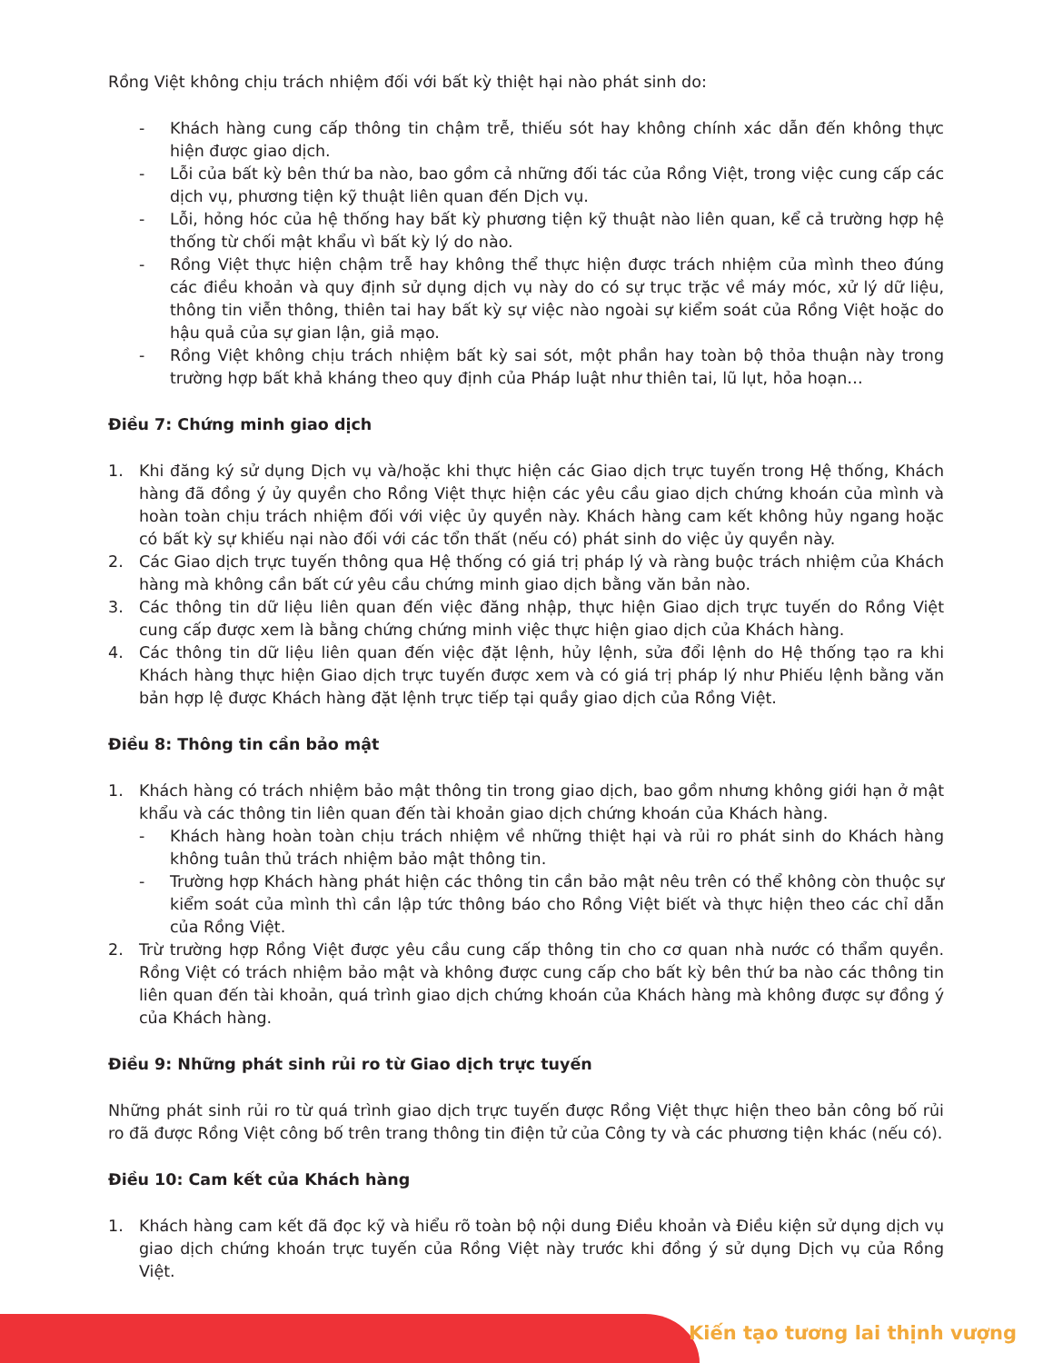Rồng Việt không chịu trách nhiệm đối với bất kỳ thiệt hại nào phát sinh do:
- Khách hàng cung cấp thông tin chậm trễ, thiếu sót hay không chính xác dẫn đến không thực hiện được giao dịch.
- Lỗi của bất kỳ bên thứ ba nào, bao gồm cả những đối tác của Rồng Việt, trong việc cung cấp các dịch vụ, phương tiện kỹ thuật liên quan đến Dịch vụ.
- Lỗi, hỏng hóc của hệ thống hay bất kỳ phương tiện kỹ thuật nào liên quan, kể cả trường hợp hệ thống từ chối mật khẩu vì bất kỳ lý do nào.
- Rồng Việt thực hiện chậm trễ hay không thể thực hiện được trách nhiệm của mình theo đúng các điều khoản và quy định sử dụng dịch vụ này do có sự trục trặc về máy móc, xử lý dữ liệu, thông tin viễn thông, thiên tai hay bất kỳ sự việc nào ngoài sự kiểm soát của Rồng Việt hoặc do hậu quả của sự gian lận, giả mạo.
- Rồng Việt không chịu trách nhiệm bất kỳ sai sót, một phần hay toàn bộ thỏa thuận này trong trường hợp bất khả kháng theo quy định của Pháp luật như thiên tai, lũ lụt, hỏa hoạn…
Điều 7: Chứng minh giao dịch
1. Khi đăng ký sử dụng Dịch vụ và/hoặc khi thực hiện các Giao dịch trực tuyến trong Hệ thống, Khách hàng đã đồng ý ủy quyền cho Rồng Việt thực hiện các yêu cầu giao dịch chứng khoán của mình và hoàn toàn chịu trách nhiệm đối với việc ủy quyền này. Khách hàng cam kết không hủy ngang hoặc có bất kỳ sự khiếu nại nào đối với các tổn thất (nếu có) phát sinh do việc ủy quyền này.
2. Các Giao dịch trực tuyến thông qua Hệ thống có giá trị pháp lý và ràng buộc trách nhiệm của Khách hàng mà không cần bất cứ yêu cầu chứng minh giao dịch bằng văn bản nào.
3. Các thông tin dữ liệu liên quan đến việc đăng nhập, thực hiện Giao dịch trực tuyến do Rồng Việt cung cấp được xem là bằng chứng chứng minh việc thực hiện giao dịch của Khách hàng.
4. Các thông tin dữ liệu liên quan đến việc đặt lệnh, hủy lệnh, sửa đổi lệnh do Hệ thống tạo ra khi Khách hàng thực hiện Giao dịch trực tuyến được xem và có giá trị pháp lý như Phiếu lệnh bằng văn bản hợp lệ được Khách hàng đặt lệnh trực tiếp tại quầy giao dịch của Rồng Việt.
Điều 8: Thông tin cần bảo mật
1. Khách hàng có trách nhiệm bảo mật thông tin trong giao dịch, bao gồm nhưng không giới hạn ở mật khẩu và các thông tin liên quan đến tài khoản giao dịch chứng khoán của Khách hàng.
- Khách hàng hoàn toàn chịu trách nhiệm về những thiệt hại và rủi ro phát sinh do Khách hàng không tuân thủ trách nhiệm bảo mật thông tin.
- Trường hợp Khách hàng phát hiện các thông tin cần bảo mật nêu trên có thể không còn thuộc sự kiểm soát của mình thì cần lập tức thông báo cho Rồng Việt biết và thực hiện theo các chỉ dẫn của Rồng Việt.
2. Trừ trường hợp Rồng Việt được yêu cầu cung cấp thông tin cho cơ quan nhà nước có thẩm quyền. Rồng Việt có trách nhiệm bảo mật và không được cung cấp cho bất kỳ bên thứ ba nào các thông tin liên quan đến tài khoản, quá trình giao dịch chứng khoán của Khách hàng mà không được sự đồng ý của Khách hàng.
Điều 9: Những phát sinh rủi ro từ Giao dịch trực tuyến
Những phát sinh rủi ro từ quá trình giao dịch trực tuyến được Rồng Việt thực hiện theo bản công bố rủi ro đã được Rồng Việt công bố trên trang thông tin điện tử của Công ty và các phương tiện khác (nếu có).
Điều 10: Cam kết của Khách hàng
1. Khách hàng cam kết đã đọc kỹ và hiểu rõ toàn bộ nội dung Điều khoản và Điều kiện sử dụng dịch vụ giao dịch chứng khoán trực tuyến của Rồng Việt này trước khi đồng ý sử dụng Dịch vụ của Rồng Việt.
Kiến tạo tương lai thịnh vượng